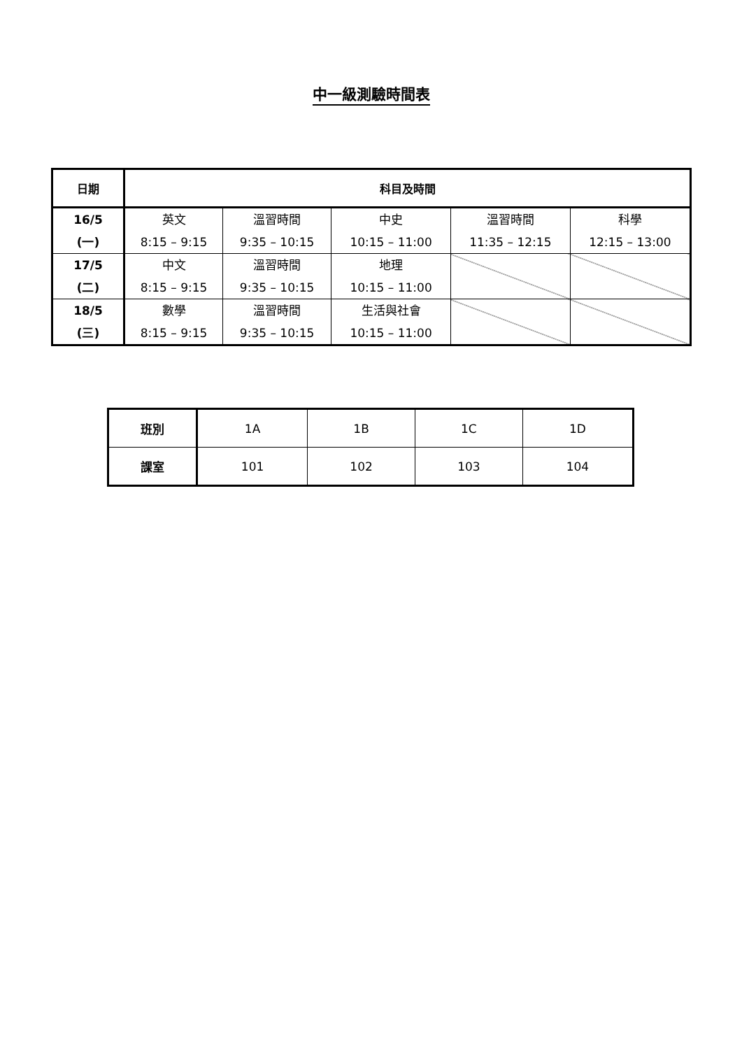中一級測驗時間表
| 日期 | 科目及時間 | | | | |
| --- | --- | --- | --- | --- | --- |
| 16/5 (一) | 英文 8:15 – 9:15 | 溫習時間 9:35 – 10:15 | 中史 10:15 – 11:00 | 溫習時間 11:35 – 12:15 | 科學 12:15 – 13:00 |
| 17/5 (二) | 中文 8:15 – 9:15 | 溫習時間 9:35 – 10:15 | 地理 10:15 – 11:00 | | |
| 18/5 (三) | 數學 8:15 – 9:15 | 溫習時間 9:35 – 10:15 | 生活與社會 10:15 – 11:00 | | |
| 班別 | 1A | 1B | 1C | 1D |
| 課室 | 101 | 102 | 103 | 104 |